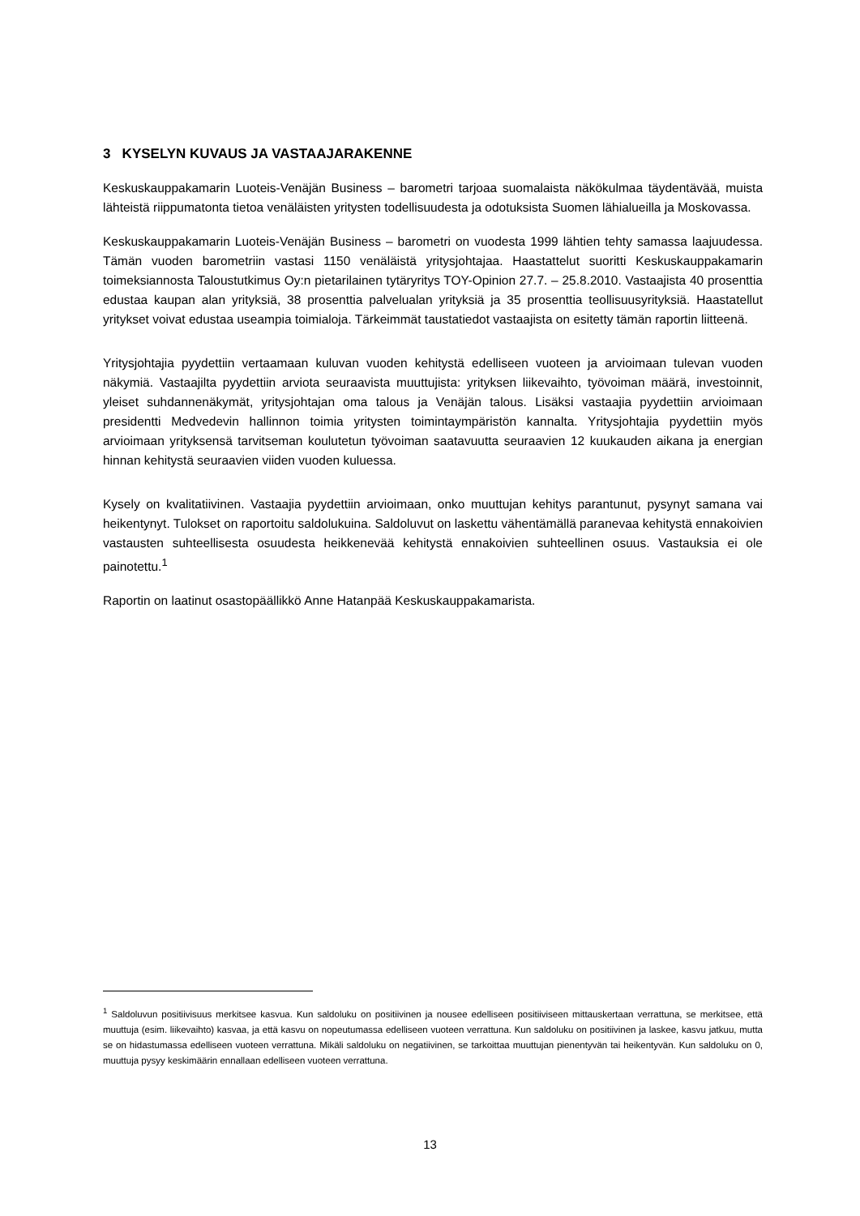3 KYSELYN KUVAUS JA VASTAAJARAKENNE
Keskuskauppakamarin Luoteis-Venäjän Business – barometri tarjoaa suomalaista näkökulmaa täydentävää, muista lähteistä riippumatonta tietoa venäläisten yritysten todellisuudesta ja odotuksista Suomen lähialueilla ja Moskovassa.
Keskuskauppakamarin Luoteis-Venäjän Business – barometri on vuodesta 1999 lähtien tehty samassa laajuudessa. Tämän vuoden barometriin vastasi 1150 venäläistä yritysjohtajaa. Haastattelut suoritti Keskuskauppakamarin toimeksiannosta Taloustutkimus Oy:n pietarilainen tytäryritys TOY-Opinion 27.7. – 25.8.2010. Vastaajista 40 prosenttia edustaa kaupan alan yrityksiä, 38 prosenttia palvelualan yrityksiä ja 35 prosenttia teollisuusyrityksiä. Haastatellut yritykset voivat edustaa useampia toimialoja. Tärkeimmät taustatiedot vastaajista on esitetty tämän raportin liitteenä.
Yritysjohtajia pyydettiin vertaamaan kuluvan vuoden kehitystä edelliseen vuoteen ja arvioimaan tulevan vuoden näkymiä. Vastaajilta pyydettiin arviota seuraavista muuttujista: yrityksen liikevaihto, työvoiman määrä, investoinnit, yleiset suhdannenäkymät, yritysjohtajan oma talous ja Venäjän talous. Lisäksi vastaajia pyydettiin arvioimaan presidentti Medvedevin hallinnon toimia yritysten toimintaympäristön kannalta. Yritysjohtajia pyydettiin myös arvioimaan yrityksensä tarvitseman koulutetun työvoiman saatavuutta seuraavien 12 kuukauden aikana ja energian hinnan kehitystä seuraavien viiden vuoden kuluessa.
Kysely on kvalitatiivinen. Vastaajia pyydettiin arvioimaan, onko muuttujan kehitys parantunut, pysynyt samana vai heikentynyt. Tulokset on raportoitu saldolukuina. Saldoluvut on laskettu vähentämällä paranevaa kehitystä ennakoivien vastausten suhteellisesta osuudesta heikkenevää kehitystä ennakoivien suhteellinen osuus. Vastauksia ei ole painotettu.<sup>1</sup>
Raportin on laatinut osastopäällikkö Anne Hatanpää Keskuskauppakamarista.
<sup>1</sup> Saldoluvun positiivisuus merkitsee kasvua. Kun saldoluku on positiivinen ja nousee edelliseen positiiviseen mittauskertaan verrattuna, se merkitsee, että muuttuja (esim. liikevaihto) kasvaa, ja että kasvu on nopeutumassa edelliseen vuoteen verrattuna. Kun saldoluku on positiivinen ja laskee, kasvu jatkuu, mutta se on hidastumassa edelliseen vuoteen verrattuna. Mikäli saldoluku on negatiivinen, se tarkoittaa muuttujan pienentyvän tai heikentyvän. Kun saldoluku on 0, muuttuja pysyy keskimäärin ennallaan edelliseen vuoteen verrattuna.
13